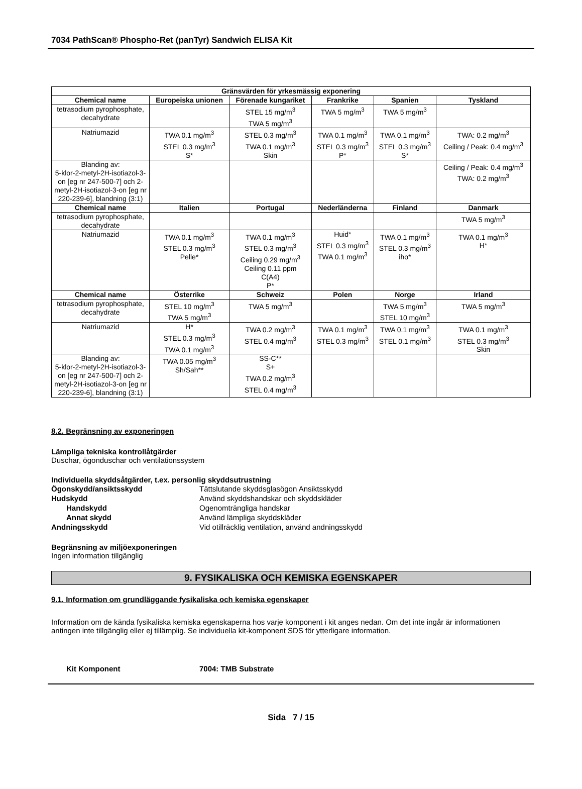7034 PathScan® Phospho-Ret (panTyr) Sandwich ELISA Kit
| Gränsvärden för yrkesmässig exponering | | | | | |
| --- | --- | --- | --- | --- | --- |
| Chemical name | Europeiska unionen | Förenade kungariket | Frankrike | Spanien | Tyskland |
| tetrasodium pyrophosphate, decahydrate | | STEL 15 mg/m<sup>3</sup> TWA 5 mg/m<sup>3</sup> | TWA 5 mg/m<sup>3</sup> | TWA 5 mg/m<sup>3</sup> | |
| Natriumazid | TWA 0.1 mg/m<sup>3</sup> STEL 0.3 mg/m<sup>3</sup> S* | STEL 0.3 mg/m<sup>3</sup> TWA 0.1 mg/m<sup>3</sup> Skin | TWA 0.1 mg/m<sup>3</sup> STEL 0.3 mg/m<sup>3</sup> P* | TWA 0.1 mg/m<sup>3</sup> STEL 0.3 mg/m<sup>3</sup> S* | TWA: 0.2 mg/m<sup>3</sup> Ceiling / Peak: 0.4 mg/m<sup>3</sup> |
| Blanding av: 5-klor-2-metyl-2H-isotiazol-3-on [eg nr 247-500-7] och 2-metyl-2H-isotiazol-3-on [eg nr 220-239-6], blandning (3:1) | | | | | Ceiling / Peak: 0.4 mg/m<sup>3</sup> TWA: 0.2 mg/m<sup>3</sup> |
| Chemical name | Italien | Portugal | Nederländerna | Finland | Danmark |
| tetrasodium pyrophosphate, decahydrate | | | | | TWA 5 mg/m<sup>3</sup> |
| Natriumazid | TWA 0.1 mg/m<sup>3</sup> STEL 0.3 mg/m<sup>3</sup> Pelle* | TWA 0.1 mg/m<sup>3</sup> STEL 0.3 mg/m<sup>3</sup> Ceiling 0.29 mg/m<sup>3</sup> Ceiling 0.11 ppm C(A4) P* | Huid* STEL 0.3 mg/m<sup>3</sup> TWA 0.1 mg/m<sup>3</sup> | TWA 0.1 mg/m<sup>3</sup> STEL 0.3 mg/m<sup>3</sup> iho* | TWA 0.1 mg/m<sup>3</sup> H* |
| Chemical name | Österrike | Schweiz | Polen | Norge | Irland |
| tetrasodium pyrophosphate, decahydrate | STEL 10 mg/m<sup>3</sup> TWA 5 mg/m<sup>3</sup> | TWA 5 mg/m<sup>3</sup> | | TWA 5 mg/m<sup>3</sup> STEL 10 mg/m<sup>3</sup> | TWA 5 mg/m<sup>3</sup> |
| Natriumazid | H* STEL 0.3 mg/m<sup>3</sup> TWA 0.1 mg/m<sup>3</sup> | TWA 0.2 mg/m<sup>3</sup> STEL 0.4 mg/m<sup>3</sup> | TWA 0.1 mg/m<sup>3</sup> STEL 0.3 mg/m<sup>3</sup> | TWA 0.1 mg/m<sup>3</sup> STEL 0.1 mg/m<sup>3</sup> | TWA 0.1 mg/m<sup>3</sup> STEL 0.3 mg/m<sup>3</sup> Skin |
| Blanding av: 5-klor-2-metyl-2H-isotiazol-3-on [eg nr 247-500-7] och 2-metyl-2H-isotiazol-3-on [eg nr 220-239-6], blandning (3:1) | TWA 0.05 mg/m<sup>3</sup> Sh/Sah** | SS-C** S+ TWA 0.2 mg/m<sup>3</sup> STEL 0.4 mg/m<sup>3</sup> | | | |
8.2. Begränsning av exponeringen
Lämpliga tekniska kontrollåtgärder
Duschar, ögonduschar och ventilationssystem
Individuella skyddsåtgärder, t.ex. personlig skyddsutrustning
Ögonskydd/ansiktsskydd
Tättslutande skyddsglasögon Ansiktsskydd
Hudskydd
Använd skyddshandskar och skyddskläder
Handskydd
Ogenomträngliga handskar
Annat skydd
Använd lämpliga skyddskläder
Andningsskydd
Vid otillräcklig ventilation, använd andningsskydd
Begränsning av miljöexponeringen
Ingen information tillgänglig
9. FYSIKALISKA OCH KEMISKA EGENSKAPER
9.1. Information om grundläggande fysikaliska och kemiska egenskaper
Information om de kända fysikaliska kemiska egenskaperna hos varje komponent i kit anges nedan. Om det inte ingår är informationen antingen inte tillgänglig eller ej tillämplig. Se individuella kit-komponent SDS för ytterligare information.
Kit Komponent
7004: TMB Substrate
Sida 7 / 15